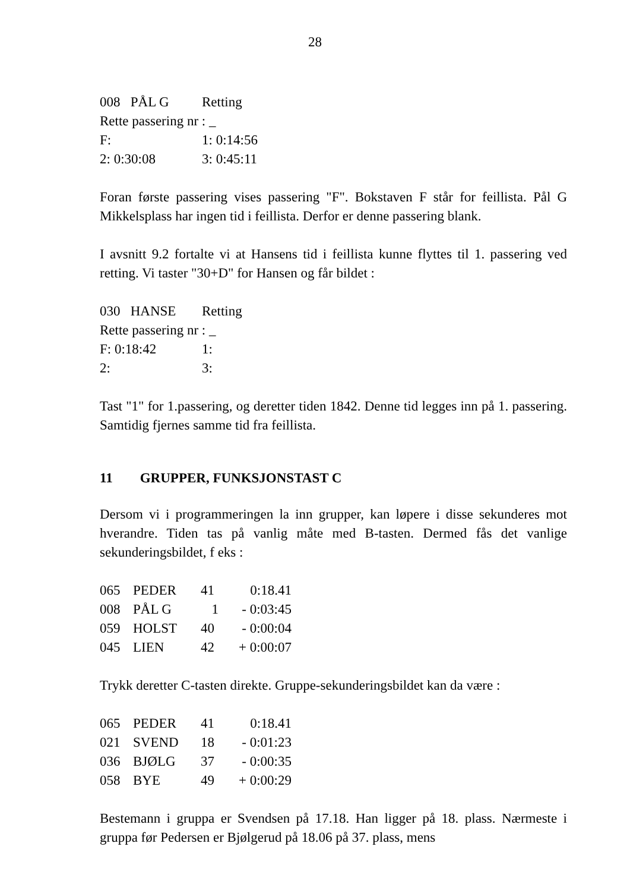28
| 008 PÅL G | Retting |
| Rette passering nr : _ | |
| F: | 1: 0:14:56 |
| 2: 0:30:08 | 3: 0:45:11 |
Foran første passering vises passering "F". Bokstaven F står for feillista. Pål G Mikkelsplass har ingen tid i feillista. Derfor er denne passering blank.
I avsnitt 9.2 fortalte vi at Hansens tid i feillista kunne flyttes til 1. passering ved retting. Vi taster "30+D" for Hansen og får bildet :
| 030 HANSE | Retting |
| Rette passering nr : _ | |
| F: 0:18:42 | 1: |
| 2: | 3: |
Tast "1" for 1.passering, og deretter tiden 1842. Denne tid legges inn på 1. passering. Samtidig fjernes samme tid fra feillista.
11 GRUPPER, FUNKSJONSTAST C
Dersom vi i programmeringen la inn grupper, kan løpere i disse sekunderes mot hverandre. Tiden tas på vanlig måte med B-tasten. Dermed fås det vanlige sekunderingsbildet, f eks :
| 065 | PEDER | 41 | 0:18.41 |
| 008 | PÅL G | 1 | - 0:03:45 |
| 059 | HOLST | 40 | - 0:00:04 |
| 045 | LIEN | 42 | + 0:00:07 |
Trykk deretter C-tasten direkte. Gruppe-sekunderingsbildet kan da være :
| 065 | PEDER | 41 | 0:18.41 |
| 021 | SVEND | 18 | - 0:01:23 |
| 036 | BJØLG | 37 | - 0:00:35 |
| 058 | BYE | 49 | + 0:00:29 |
Bestemann i gruppa er Svendsen på 17.18. Han ligger på 18. plass. Nærmeste i gruppa før Pedersen er Bjølgerud på 18.06 på 37. plass, mens